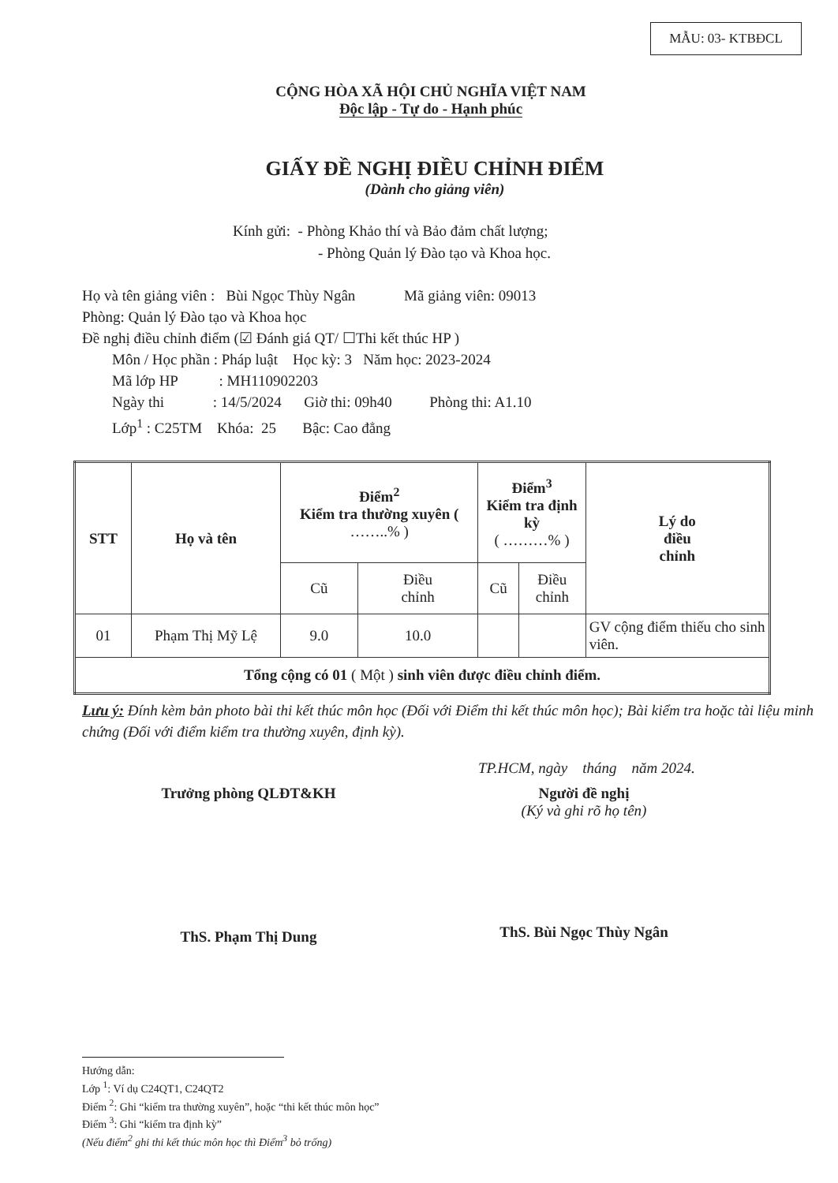MẪU: 03- KTBĐCL
CỘNG HÒA XÃ HỘI CHỦ NGHĨA VIỆT NAM
Độc lập - Tự do - Hạnh phúc
GIẤY ĐỀ NGHỊ ĐIỀU CHỈNH ĐIỂM
(Dành cho giảng viên)
Kính gửi: - Phòng Khảo thí và Bảo đảm chất lượng;
- Phòng Quản lý Đào tạo và Khoa học.
Họ và tên giảng viên : Bùi Ngọc Thùy Ngân Mã giảng viên: 09013
Phòng: Quản lý Đào tạo và Khoa học
Đề nghị điều chỉnh điểm (☑ Đánh giá QT/ ☐Thi kết thúc HP )
Môn / Học phần : Pháp luật Học kỳ: 3 Năm học: 2023-2024
Mã lớp HP : MH110902203
Ngày thi : 14/5/2024 Giờ thi: 09h40 Phòng thi: A1.10
Lớp<sup>1</sup> : C25TM Khóa: 25 Bậc: Cao đẳng
| STT | Họ và tên | Điểm<sup>2</sup> Kiểm tra thường xuyên ( ……..% ) | | Điểm<sup>3</sup> Kiểm tra định kỳ ( ………% ) | | Lý do điều chỉnh |
| --- | --- | --- | --- | --- | --- | --- |
| | | Cũ | Điều chỉnh | Cũ | Điều chỉnh | |
| 01 | Phạm Thị Mỹ Lệ | 9.0 | 10.0 | | | GV cộng điểm thiếu cho sinh viên. |
| Tổng cộng có 01 ( Một ) sinh viên được điều chỉnh điểm. | | | | | | |
Lưu ý: Đính kèm bản photo bài thi kết thúc môn học (Đối với Điểm thi kết thúc môn học); Bài kiểm tra hoặc tài liệu minh chứng (Đối với điểm kiểm tra thường xuyên, định kỳ).
TP.HCM, ngày tháng năm 2024.
Trưởng phòng QLĐT&KH
ThS. Phạm Thị Dung
Người đề nghị
(Ký và ghi rõ họ tên)
ThS. Bùi Ngọc Thùy Ngân
Hướng dẫn:
Lớp <sup>1</sup>: Ví dụ C24QT1, C24QT2
Điểm <sup>2</sup>: Ghi “kiểm tra thường xuyên”, hoặc “thi kết thúc môn học”
Điểm <sup>3</sup>: Ghi “kiểm tra định kỳ”
(Nếu điểm<sup>2</sup> ghi thi kết thúc môn học thì Điểm<sup>3</sup> bỏ trống)